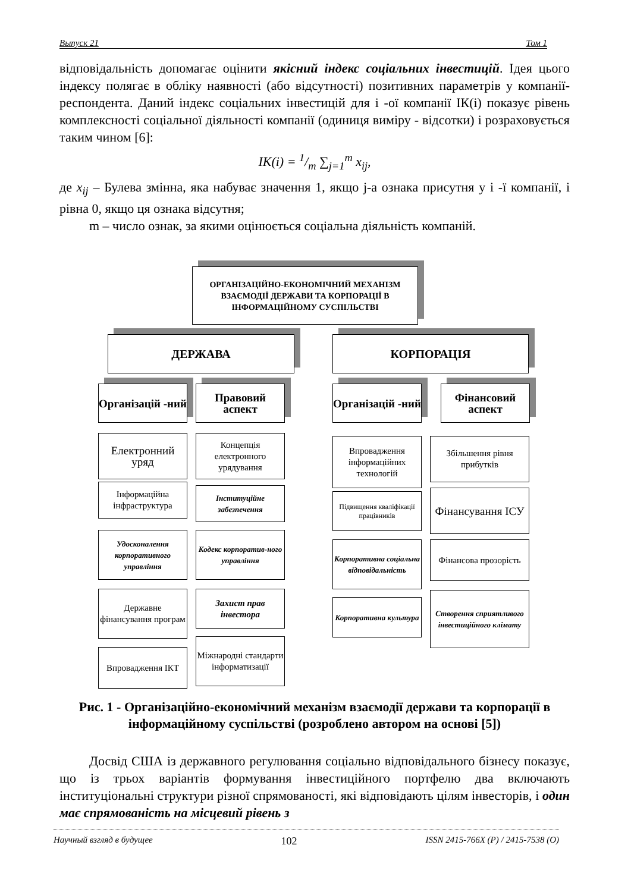Выпуск 21 Том 1
відповідальність допомагає оцінити якісний індекс соціальних інвестицій. Ідея цього індексу полягає в обліку наявності (або відсутності) позитивних параметрів у компанії-респондента. Даний індекс соціальних інвестицій для і -ої компанії ІК(і) показує рівень комплексності соціальної діяльності компанії (одиниця виміру - відсотки) і розраховується таким чином [6]:
IK(i) = 1/m ∑<sub>j=1</sub><sup>m</sup> x<sub>ij</sub>,
де x<sub>ij</sub> – Булева змінна, яка набуває значення 1, якщо j-а ознака присутня у і -ї компанії, і рівна 0, якщо ця ознака відсутня;
m – число ознак, за якими оцінюється соціальна діяльність компаній.
ОРГАНІЗАЦІЙНО-ЕКОНОМІЧНИЙ МЕХАНІЗМ ВЗАЄМОДІЇ ДЕРЖАВИ ТА КОРПОРАЦІЇ В ІНФОРМАЦІЙНОМУ СУСПІЛЬСТВІ
ДЕРЖАВА КОРПОРАЦІЯ
Організацій -ний
Правовий аспект
Організацій -ний
Фінансовий аспект
Електронний уряд
Інформаційна інфраструктура
Удосконалення корпоративного управління
Державне фінансування програм
Впровадження ІКТ
Концепція електронного урядування
Інституційне забезпечення
Кодекс корпоратив-ного управління
Захист прав інвестора
Міжнародні стандарти інформатизації
Впровадження інформаційних технологій
Підвищення кваліфікації працівників
Корпоративна соціальна відповідальність
Корпоративна культура
Збільшення рівня прибутків
Фінансування ІСУ
Фінансова прозорість
Створення сприятливого інвестиційного клімату
Рис. 1 - Організаційно-економічний механізм взаємодії держави та корпорації в інформаційному суспільстві (розроблено автором на основі [5])
Досвід США із державного регулювання соціально відповідального бізнесу показує, що із трьох варіантів формування інвестиційного портфелю два включають інституціональні структури різної спрямованості, які відповідають цілям інвесторів, і один має спрямованість на місцевий рівень з
Научный взгляд в будущее 102 ISSN 2415-766X (P) / 2415-7538 (O)